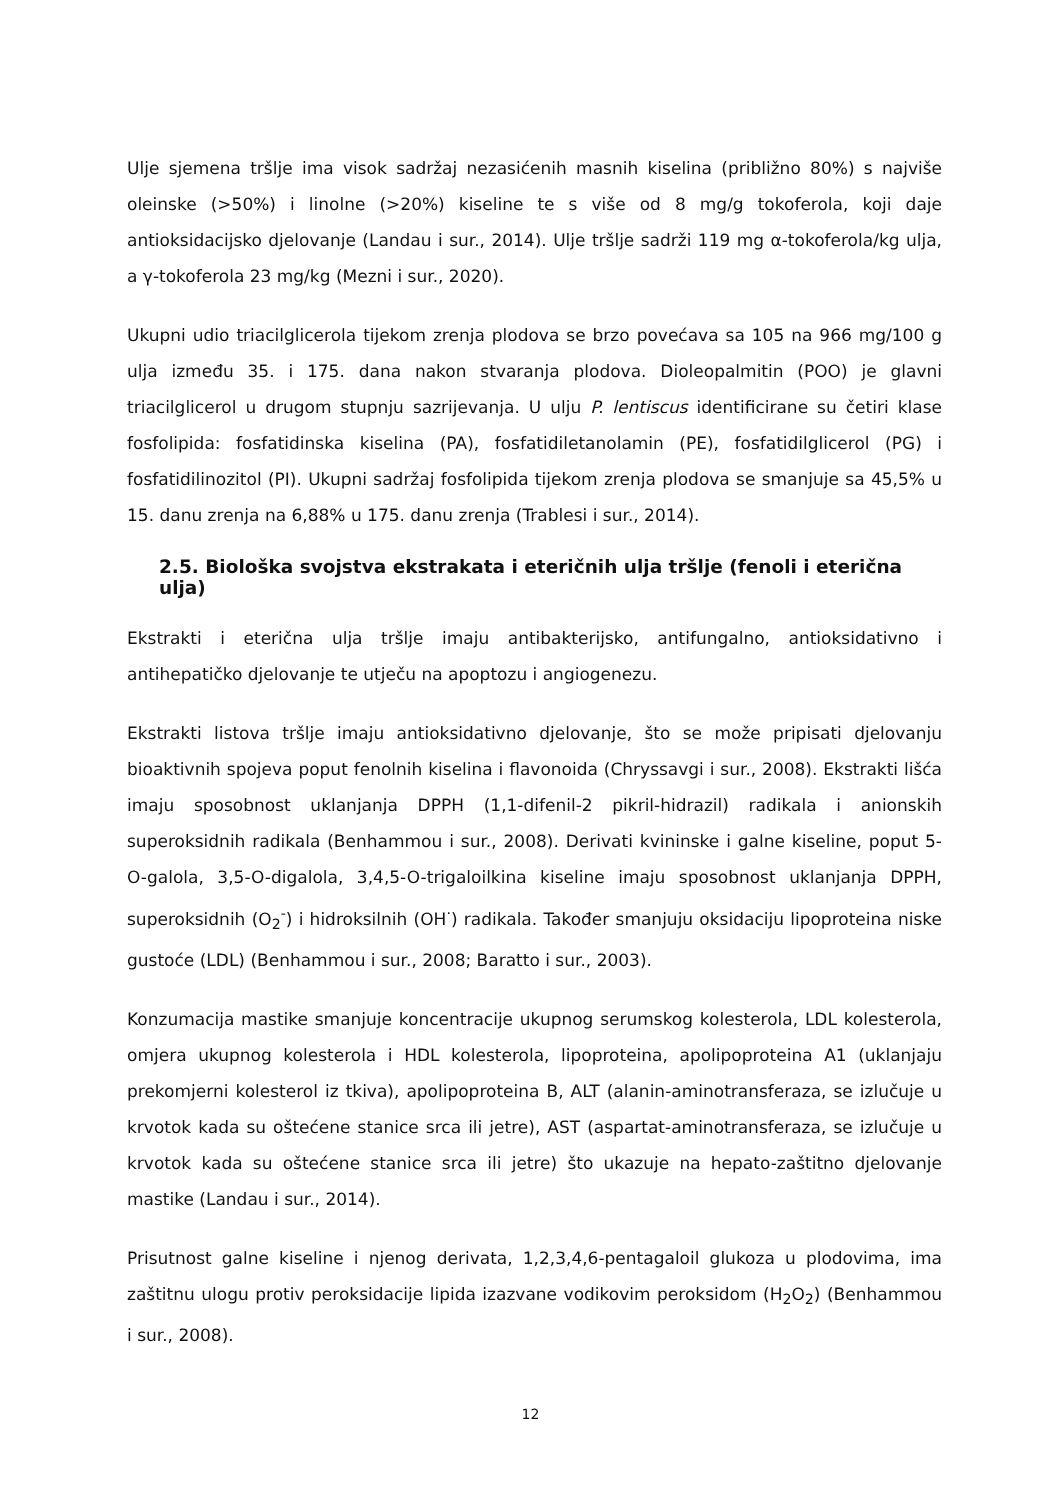Ulje sjemena tršlje ima visok sadržaj nezasićenih masnih kiselina (približno 80%) s najviše oleinske (>50%) i linolne (>20%) kiseline te s više od 8 mg/g tokoferola, koji daje antioksidacijsko djelovanje (Landau i sur., 2014). Ulje tršlje sadrži 119 mg α-tokoferola/kg ulja, a γ-tokoferola 23 mg/kg (Mezni i sur., 2020).
Ukupni udio triacilglicerola tijekom zrenja plodova se brzo povećava sa 105 na 966 mg/100 g ulja između 35. i 175. dana nakon stvaranja plodova. Dioleopalmitin (POO) je glavni triacilglicerol u drugom stupnju sazrijevanja. U ulju P. lentiscus identificirane su četiri klase fosfolipida: fosfatidinska kiselina (PA), fosfatidiletanolamin (PE), fosfatidilglicerol (PG) i fosfatidilinozitol (PI). Ukupni sadržaj fosfolipida tijekom zrenja plodova se smanjuje sa 45,5% u 15. danu zrenja na 6,88% u 175. danu zrenja (Trablesi i sur., 2014).
2.5. Biološka svojstva ekstrakata i eteričnih ulja tršlje (fenoli i eterična ulja)
Ekstrakti i eterična ulja tršlje imaju antibakterijsko, antifungalno, antioksidativno i antihepatičko djelovanje te utječu na apoptozu i angiogenezu.
Ekstrakti listova tršlje imaju antioksidativno djelovanje, što se može pripisati djelovanju bioaktivnih spojeva poput fenolnih kiselina i flavonoida (Chryssavgi i sur., 2008). Ekstrakti lišća imaju sposobnost uklanjanja DPPH (1,1-difenil-2 pikril-hidrazil) radikala i anionskih superoksidnih radikala (Benhammou i sur., 2008). Derivati kvininske i galne kiseline, poput 5-O-galola, 3,5-O-digalola, 3,4,5-O-trigaloilkina kiseline imaju sposobnost uklanjanja DPPH, superoksidnih (O<sub>2</sub><sup>-</sup>) i hidroksilnih (OH<sup>·</sup>) radikala. Također smanjuju oksidaciju lipoproteina niske gustoće (LDL) (Benhammou i sur., 2008; Baratto i sur., 2003).
Konzumacija mastike smanjuje koncentracije ukupnog serumskog kolesterola, LDL kolesterola, omjera ukupnog kolesterola i HDL kolesterola, lipoproteina, apolipoproteina A1 (uklanjaju prekomjerni kolesterol iz tkiva), apolipoproteina B, ALT (alanin-aminotransferaza, se izlučuje u krvotok kada su oštećene stanice srca ili jetre), AST (aspartat-aminotransferaza, se izlučuje u krvotok kada su oštećene stanice srca ili jetre) što ukazuje na hepato-zaštitno djelovanje mastike (Landau i sur., 2014).
Prisutnost galne kiseline i njenog derivata, 1,2,3,4,6-pentagaloil glukoza u plodovima, ima zaštitnu ulogu protiv peroksidacije lipida izazvane vodikovim peroksidom (H<sub>2</sub>O<sub>2</sub>) (Benhammou i sur., 2008).
12